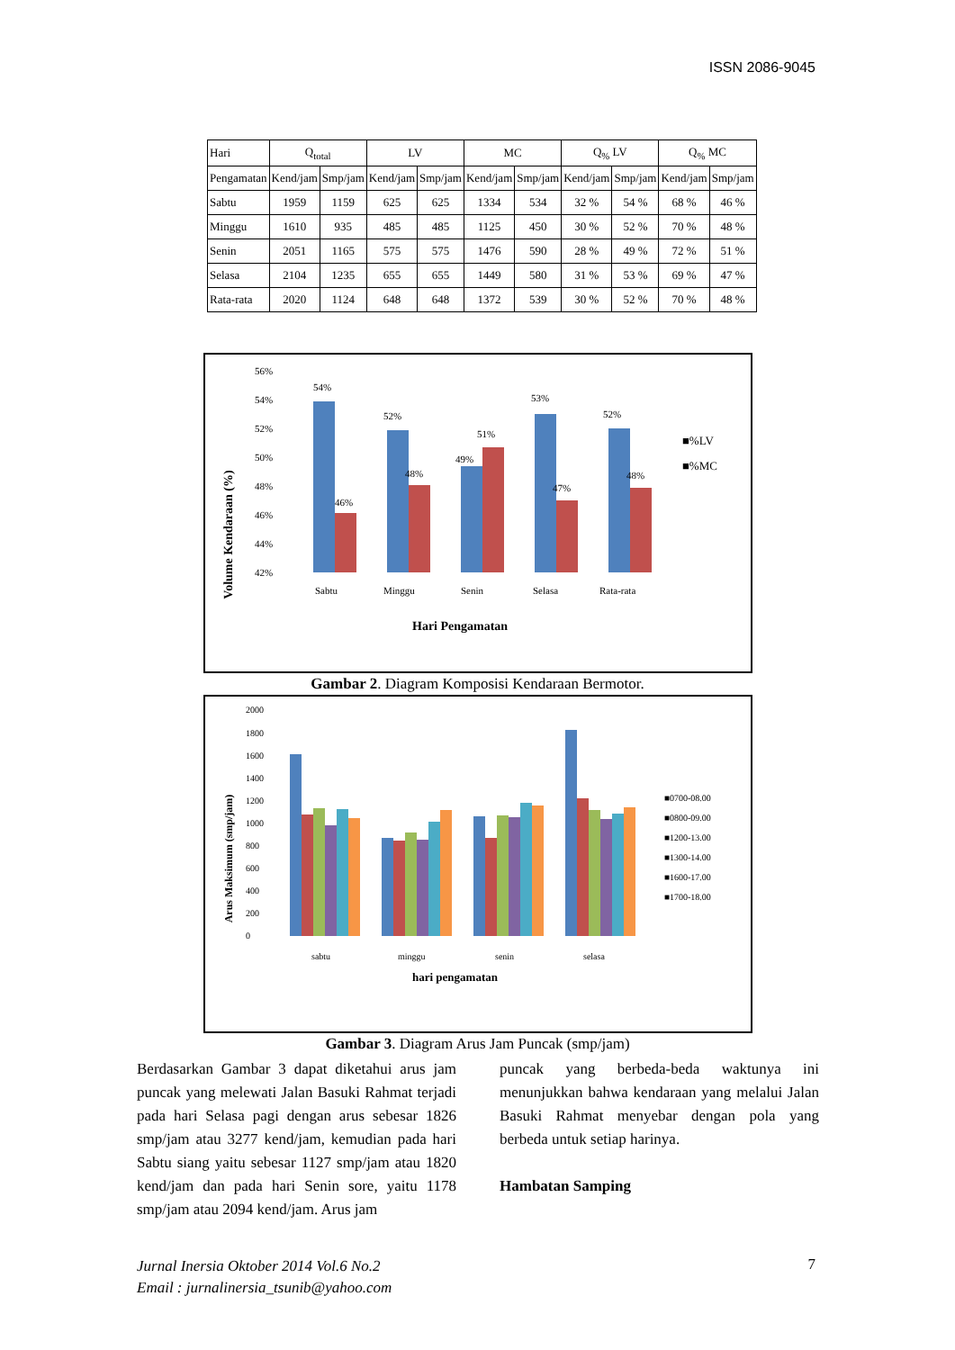ISSN 2086-9045
| Hari | Q<sub>total</sub> | | LV | | MC | | Q<sub>%</sub> LV | | Q<sub>%</sub> MC | |
| --- | --- | --- | --- | --- | --- | --- | --- | --- | --- | --- |
| Pengamatan | Kend/jam | Smp/jam | Kend/jam | Smp/jam | Kend/jam | Smp/jam | Kend/jam | Smp/jam | Kend/jam | Smp/jam |
| Sabtu | 1959 | 1159 | 625 | 625 | 1334 | 534 | 32 % | 54 % | 68 % | 46 % |
| Minggu | 1610 | 935 | 485 | 485 | 1125 | 450 | 30 % | 52 % | 70 % | 48 % |
| Senin | 2051 | 1165 | 575 | 575 | 1476 | 590 | 28 % | 49 % | 72 % | 51 % |
| Selasa | 2104 | 1235 | 655 | 655 | 1449 | 580 | 31 % | 53 % | 69 % | 47 % |
| Rata-rata | 2020 | 1124 | 648 | 648 | 1372 | 539 | 30 % | 52 % | 70 % | 48 % |
Volume Kendaraan (%)
56%
54%
52%
50%
48%
46%
44%
42%
54%
46%
52%
48%
49%
51%
53%
47%
52%
48%
Sabtu
Minggu
Senin
Selasa
Rata-rata
Hari Pengamatan
■%LV
■%MC
Gambar 2. Diagram Komposisi Kendaraan Bermotor.
Arus Maksimum (smp/jam)
2000
1800
1600
1400
1200
1000
800
600
400
200
0
sabtu
minggu
senin
selasa
hari pengamatan
■0700-08.00
■0800-09.00
■1200-13.00
■1300-14.00
■1600-17.00
■1700-18.00
Gambar 3. Diagram Arus Jam Puncak (smp/jam)
Berdasarkan Gambar 3 dapat diketahui arus jam puncak yang melewati Jalan Basuki Rahmat terjadi pada hari Selasa pagi dengan arus sebesar 1826 smp/jam atau 3277 kend/jam, kemudian pada hari Sabtu siang yaitu sebesar 1127 smp/jam atau 1820 kend/jam dan pada hari Senin sore, yaitu 1178 smp/jam atau 2094 kend/jam. Arus jam
puncak yang berbeda-beda waktunya ini menunjukkan bahwa kendaraan yang melalui Jalan Basuki Rahmat menyebar dengan pola yang berbeda untuk setiap harinya.
Hambatan Samping
Jurnal Inersia Oktober 2014 Vol.6 No.2
Email : jurnalinersia_tsunib@yahoo.com
7